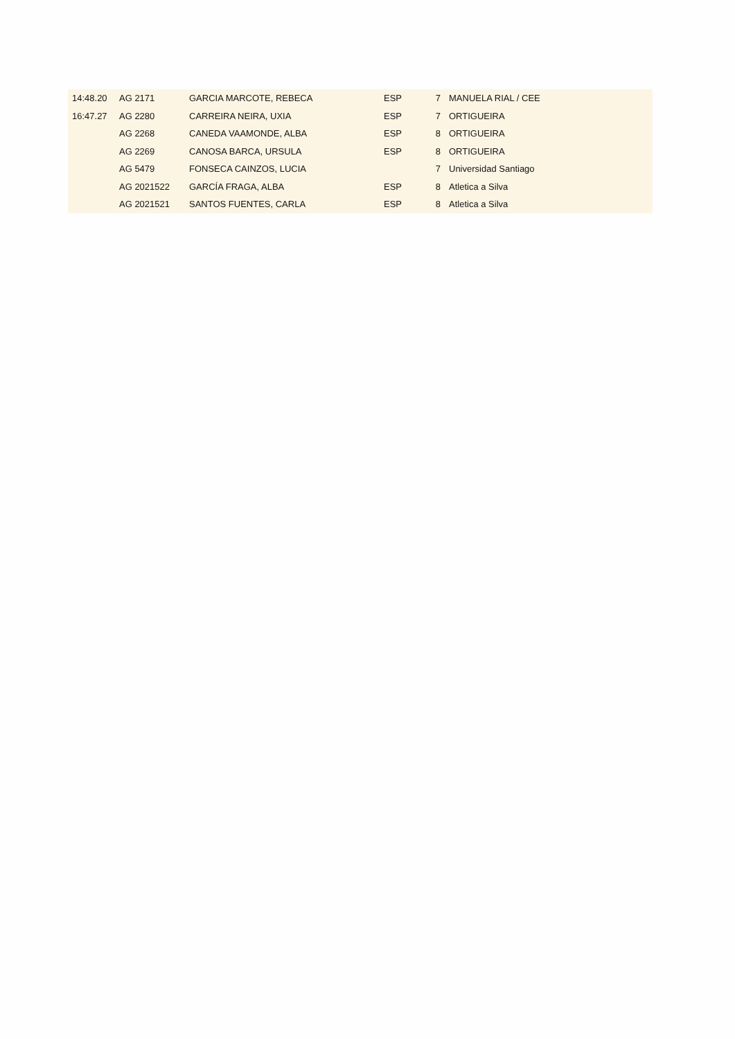| 14:48.20 | AG 2171 | GARCIA MARCOTE, REBECA | ESP | 7 | MANUELA RIAL / CEE |
| 16:47.27 | AG 2280 | CARREIRA NEIRA, UXIA | ESP | 7 | ORTIGUEIRA |
| | AG 2268 | CANEDA VAAMONDE, ALBA | ESP | 8 | ORTIGUEIRA |
| | AG 2269 | CANOSA BARCA, URSULA | ESP | 8 | ORTIGUEIRA |
| | AG 5479 | FONSECA CAINZOS, LUCIA | | 7 | Universidad Santiago |
| | AG 2021522 | GARCÍA FRAGA, ALBA | ESP | 8 | Atletica a Silva |
| | AG 2021521 | SANTOS FUENTES, CARLA | ESP | 8 | Atletica a Silva |